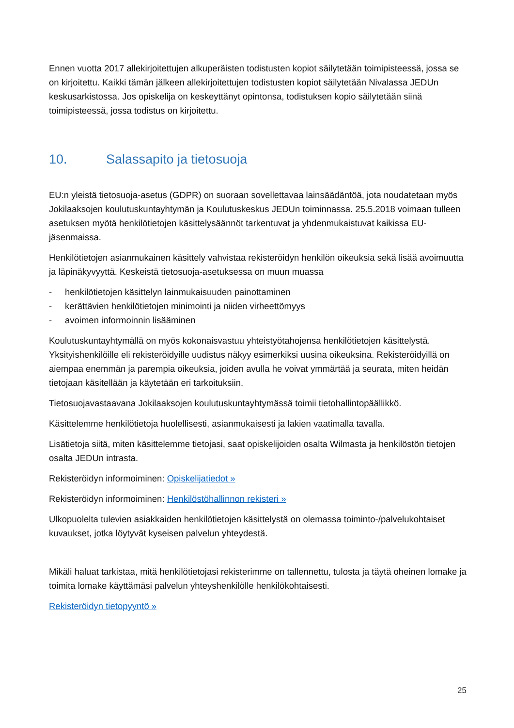Ennen vuotta 2017 allekirjoitettujen alkuperäisten todistusten kopiot säilytetään toimipisteessä, jossa se on kirjoitettu. Kaikki tämän jälkeen allekirjoitettujen todistusten kopiot säilytetään Nivalassa JEDUn keskusarkistossa. Jos opiskelija on keskeyttänyt opintonsa, todistuksen kopio säilytetään siinä toimipisteessä, jossa todistus on kirjoitettu.
10. Salassapito ja tietosuoja
EU:n yleistä tietosuoja-asetus (GDPR) on suoraan sovellettavaa lainsäädäntöä, jota noudatetaan myös Jokilaaksojen koulutuskuntayhtymän ja Koulutuskeskus JEDUn toiminnassa. 25.5.2018 voimaan tulleen asetuksen myötä henkilötietojen käsittelysäännöt tarkentuvat ja yhdenmukaistuvat kaikissa EU-jäsenmaissa.
Henkilötietojen asianmukainen käsittely vahvistaa rekisteröidyn henkilön oikeuksia sekä lisää avoimuutta ja läpinäkyvyyttä. Keskeistä tietosuoja-asetuksessa on muun muassa
- henkilötietojen käsittelyn lainmukaisuuden painottaminen
- kerättävien henkilötietojen minimointi ja niiden virheettömyys
- avoimen informoinnin lisääminen
Koulutuskuntayhtymällä on myös kokonaisvastuu yhteistyötahojensa henkilötietojen käsittelystä. Yksityishenkilöille eli rekisteröidyille uudistus näkyy esimerkiksi uusina oikeuksina. Rekisteröidyillä on aiempaa enemmän ja parempia oikeuksia, joiden avulla he voivat ymmärtää ja seurata, miten heidän tietojaan käsitellään ja käytetään eri tarkoituksiin.
Tietosuojavastaavana Jokilaaksojen koulutuskuntayhtymässä toimii tietohallintopäällikkö.
Käsittelemme henkilötietoja huolellisesti, asianmukaisesti ja lakien vaatimalla tavalla.
Lisätietoja siitä, miten käsittelemme tietojasi, saat opiskelijoiden osalta Wilmasta ja henkilöstön tietojen osalta JEDUn intrasta.
Rekisteröidyn informoiminen: Opiskelijatiedot »
Rekisteröidyn informoiminen: Henkilöstöhallinnon rekisteri »
Ulkopuolelta tulevien asiakkaiden henkilötietojen käsittelystä on olemassa toiminto-/palvelukohtaiset kuvaukset, jotka löytyvät kyseisen palvelun yhteydestä.
Mikäli haluat tarkistaa, mitä henkilötietojasi rekisterimme on tallennettu, tulosta ja täytä oheinen lomake ja toimita lomake käyttämäsi palvelun yhteyshenkilölle henkilökohtaisesti.
Rekisteröidyn tietopyyntö »
25